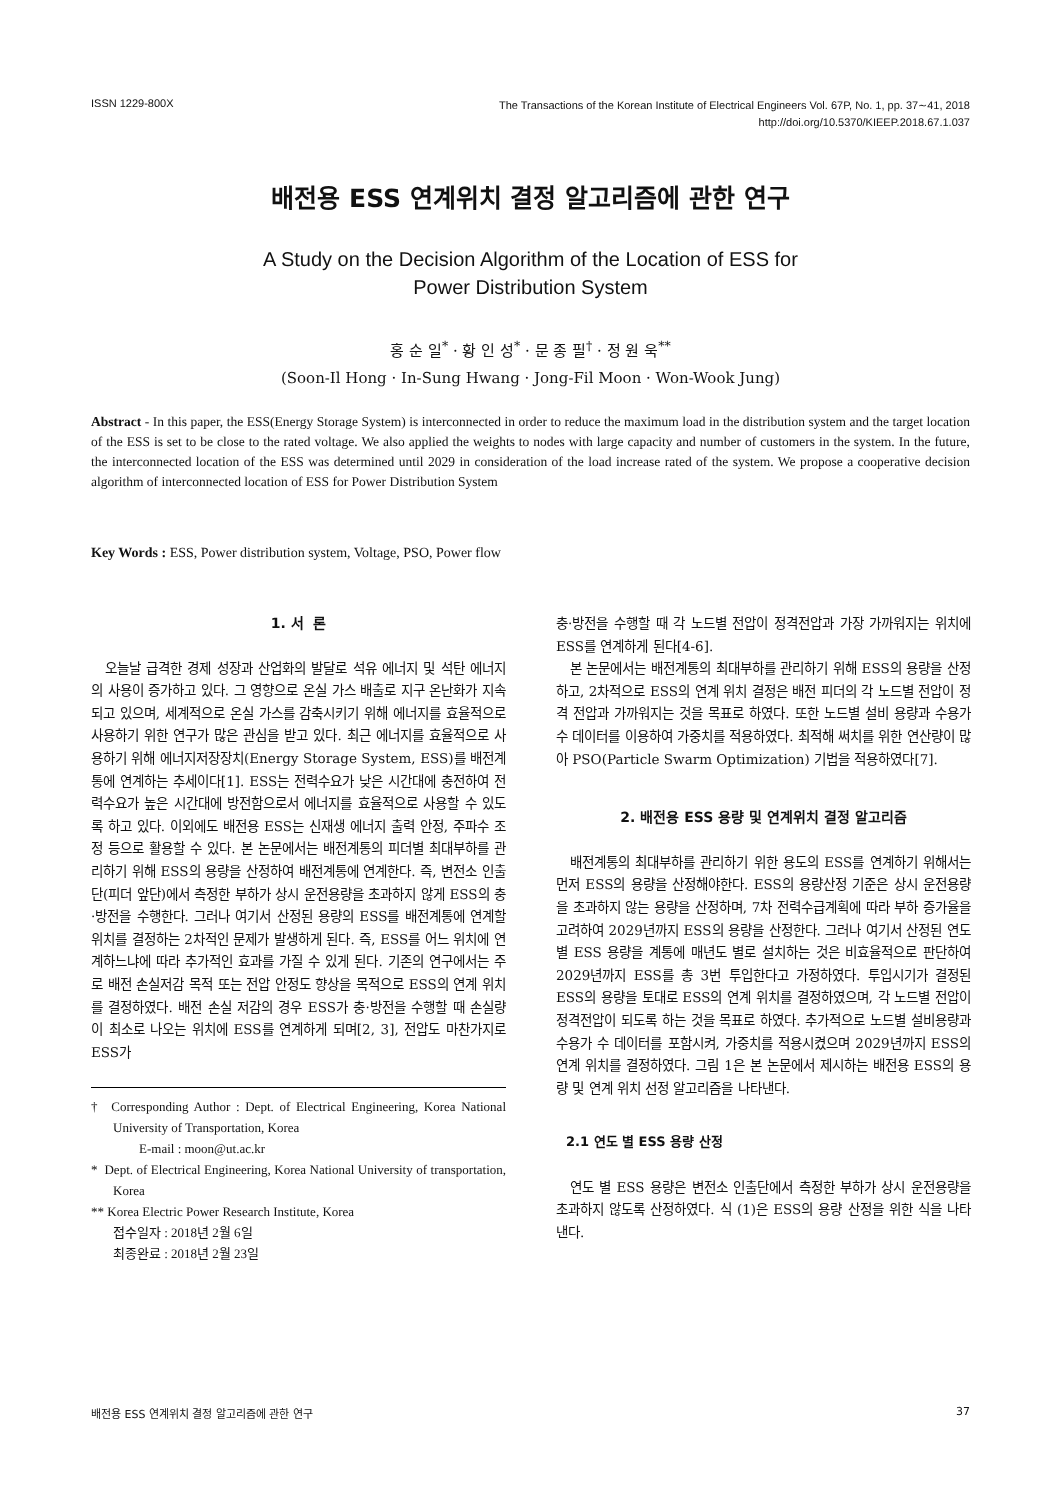ISSN 1229-800X The Transactions of the Korean Institute of Electrical Engineers Vol. 67P, No. 1, pp. 37∼41, 2018
http://doi.org/10.5370/KIEEP.2018.67.1.037
배전용 ESS 연계위치 결정 알고리즘에 관한 연구
A Study on the Decision Algorithm of the Location of ESS for
Power Distribution System
홍 순 일<sup>*</sup> · 황 인 성<sup>*</sup> · 문 종 필<sup>†</sup> · 정 원 욱<sup>**</sup>
(Soon-Il Hong · In-Sung Hwang · Jong-Fil Moon · Won-Wook Jung)
Abstract - In this paper, the ESS(Energy Storage System) is interconnected in order to reduce the maximum load in the distribution system and the target location of the ESS is set to be close to the rated voltage. We also applied the weights to nodes with large capacity and number of customers in the system. In the future, the interconnected location of the ESS was determined until 2029 in consideration of the load increase rated of the system. We propose a cooperative decision algorithm of interconnected location of ESS for Power Distribution System
Key Words : ESS, Power distribution system, Voltage, PSO, Power flow
1. 서 론
오늘날 급격한 경제 성장과 산업화의 발달로 석유 에너지 및 석탄 에너지의 사용이 증가하고 있다. 그 영향으로 온실 가스 배출로 지구 온난화가 지속되고 있으며, 세계적으로 온실 가스를 감축시키기 위해 에너지를 효율적으로 사용하기 위한 연구가 많은 관심을 받고 있다. 최근 에너지를 효율적으로 사용하기 위해 에너지저장장치(Energy Storage System, ESS)를 배전계통에 연계하는 추세이다[1]. ESS는 전력수요가 낮은 시간대에 충전하여 전력수요가 높은 시간대에 방전함으로서 에너지를 효율적으로 사용할 수 있도록 하고 있다. 이외에도 배전용 ESS는 신재생 에너지 출력 안정, 주파수 조정 등으로 활용할 수 있다. 본 논문에서는 배전계통의 피더별 최대부하를 관리하기 위해 ESS의 용량을 산정하여 배전계통에 연계한다. 즉, 변전소 인출단(피더 앞단)에서 측정한 부하가 상시 운전용량을 초과하지 않게 ESS의 충·방전을 수행한다. 그러나 여기서 산정된 용량의 ESS를 배전계통에 연계할 위치를 결정하는 2차적인 문제가 발생하게 된다. 즉, ESS를 어느 위치에 연계하느냐에 따라 추가적인 효과를 가질 수 있게 된다. 기존의 연구에서는 주로 배전 손실저감 목적 또는 전압 안정도 향상을 목적으로 ESS의 연계 위치를 결정하였다. 배전 손실 저감의 경우 ESS가 충·방전을 수행할 때 손실량이 최소로 나오는 위치에 ESS를 연계하게 되며[2, 3], 전압도 마찬가지로 ESS가
† Corresponding Author : Dept. of Electrical Engineering, Korea National University of Transportation, Korea
E-mail : moon@ut.ac.kr
* Dept. of Electrical Engineering, Korea National University of transportation, Korea
** Korea Electric Power Research Institute, Korea
접수일자 : 2018년 2월 6일
최종완료 : 2018년 2월 23일
충·방전을 수행할 때 각 노드별 전압이 정격전압과 가장 가까워지는 위치에 ESS를 연계하게 된다[4-6].
본 논문에서는 배전계통의 최대부하를 관리하기 위해 ESS의 용량을 산정하고, 2차적으로 ESS의 연계 위치 결정은 배전 피더의 각 노드별 전압이 정격 전압과 가까워지는 것을 목표로 하였다. 또한 노드별 설비 용량과 수용가 수 데이터를 이용하여 가중치를 적용하였다. 최적해 써치를 위한 연산량이 많아 PSO(Particle Swarm Optimization) 기법을 적용하였다[7].
2. 배전용 ESS 용량 및 연계위치 결정 알고리즘
배전계통의 최대부하를 관리하기 위한 용도의 ESS를 연계하기 위해서는 먼저 ESS의 용량을 산정해야한다. ESS의 용량산정 기준은 상시 운전용량을 초과하지 않는 용량을 산정하며, 7차 전력수급계획에 따라 부하 증가율을 고려하여 2029년까지 ESS의 용량을 산정한다. 그러나 여기서 산정된 연도별 ESS 용량을 계통에 매년도 별로 설치하는 것은 비효율적으로 판단하여 2029년까지 ESS를 총 3번 투입한다고 가정하였다. 투입시기가 결정된 ESS의 용량을 토대로 ESS의 연계 위치를 결정하였으며, 각 노드별 전압이 정격전압이 되도록 하는 것을 목표로 하였다. 추가적으로 노드별 설비용량과 수용가 수 데이터를 포함시켜, 가중치를 적용시켰으며 2029년까지 ESS의 연계 위치를 결정하였다. 그림 1은 본 논문에서 제시하는 배전용 ESS의 용량 및 연계 위치 선정 알고리즘을 나타낸다.
2.1 연도 별 ESS 용량 산정
연도 별 ESS 용량은 변전소 인출단에서 측정한 부하가 상시 운전용량을 초과하지 않도록 산정하였다. 식 (1)은 ESS의 용량 산정을 위한 식을 나타낸다.
배전용 ESS 연계위치 결정 알고리즘에 관한 연구 37